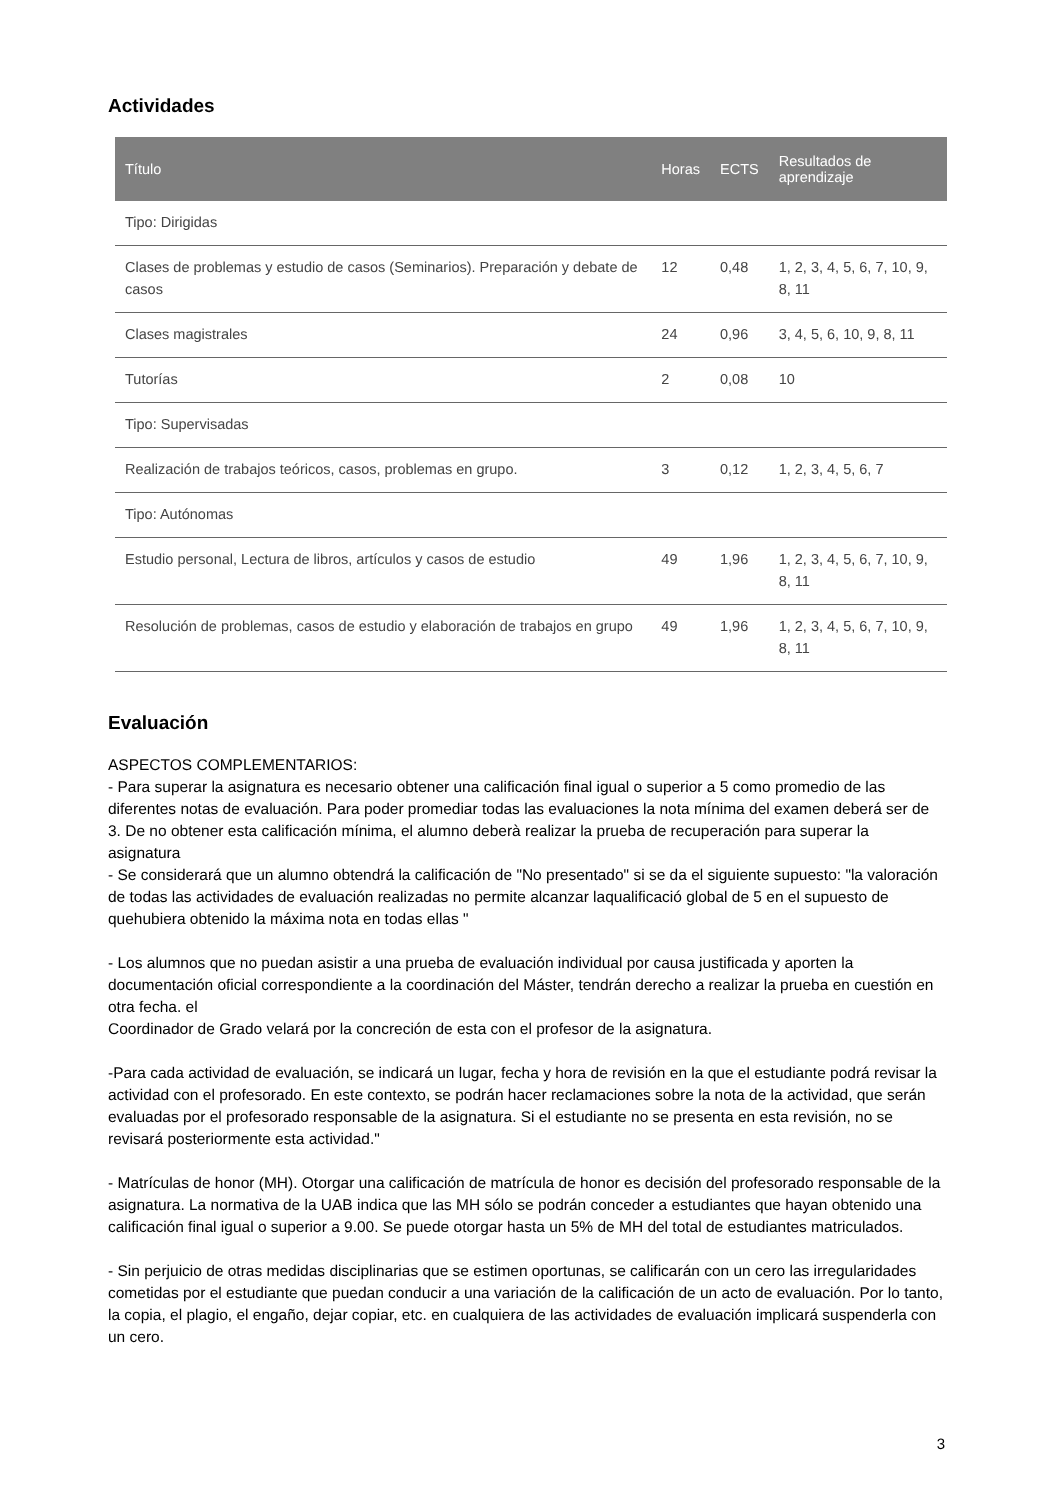Actividades
| Título | Horas | ECTS | Resultados de aprendizaje |
| --- | --- | --- | --- |
| Tipo: Dirigidas | | | |
| Clases de problemas y estudio de casos (Seminarios). Preparación y debate de casos | 12 | 0,48 | 1, 2, 3, 4, 5, 6, 7, 10, 9, 8, 11 |
| Clases magistrales | 24 | 0,96 | 3, 4, 5, 6, 10, 9, 8, 11 |
| Tutorías | 2 | 0,08 | 10 |
| Tipo: Supervisadas | | | |
| Realización de trabajos teóricos, casos, problemas en grupo. | 3 | 0,12 | 1, 2, 3, 4, 5, 6, 7 |
| Tipo: Autónomas | | | |
| Estudio personal, Lectura de libros, artículos y casos de estudio | 49 | 1,96 | 1, 2, 3, 4, 5, 6, 7, 10, 9, 8, 11 |
| Resolución de problemas, casos de estudio y elaboración de trabajos en grupo | 49 | 1,96 | 1, 2, 3, 4, 5, 6, 7, 10, 9, 8, 11 |
Evaluación
ASPECTOS COMPLEMENTARIOS:
- Para superar la asignatura es necesario obtener una calificación final igual o superior a 5 como promedio de las diferentes notas de evaluación. Para poder promediar todas las evaluaciones la nota mínima del examen deberá ser de 3. De no obtener esta calificación mínima, el alumno deberà realizar la prueba de recuperación para superar la asignatura
- Se considerará que un alumno obtendrá la calificación de "No presentado" si se da el siguiente supuesto: "la valoración de todas las actividades de evaluación realizadas no permite alcanzar laqualificació global de 5 en el supuesto de quehubiera obtenido la máxima nota en todas ellas "
- Los alumnos que no puedan asistir a una prueba de evaluación individual por causa justificada y aporten la documentación oficial correspondiente a la coordinación del Máster, tendrán derecho a realizar la prueba en cuestión en otra fecha. el
Coordinador de Grado velará por la concreción de esta con el profesor de la asignatura.
-Para cada actividad de evaluación, se indicará un lugar, fecha y hora de revisión en la que el estudiante podrá revisar la actividad con el profesorado. En este contexto, se podrán hacer reclamaciones sobre la nota de la actividad, que serán evaluadas por el profesorado responsable de la asignatura. Si el estudiante no se presenta en esta revisión, no se revisará posteriormente esta actividad."
- Matrículas de honor (MH). Otorgar una calificación de matrícula de honor es decisión del profesorado responsable de la asignatura. La normativa de la UAB indica que las MH sólo se podrán conceder a estudiantes que hayan obtenido una calificación final igual o superior a 9.00. Se puede otorgar hasta un 5% de MH del total de estudiantes matriculados.
- Sin perjuicio de otras medidas disciplinarias que se estimen oportunas, se calificarán con un cero las irregularidades cometidas por el estudiante que puedan conducir a una variación de la calificación de un acto de evaluación. Por lo tanto, la copia, el plagio, el engaño, dejar copiar, etc. en cualquiera de las actividades de evaluación implicará suspenderla con un cero.
3